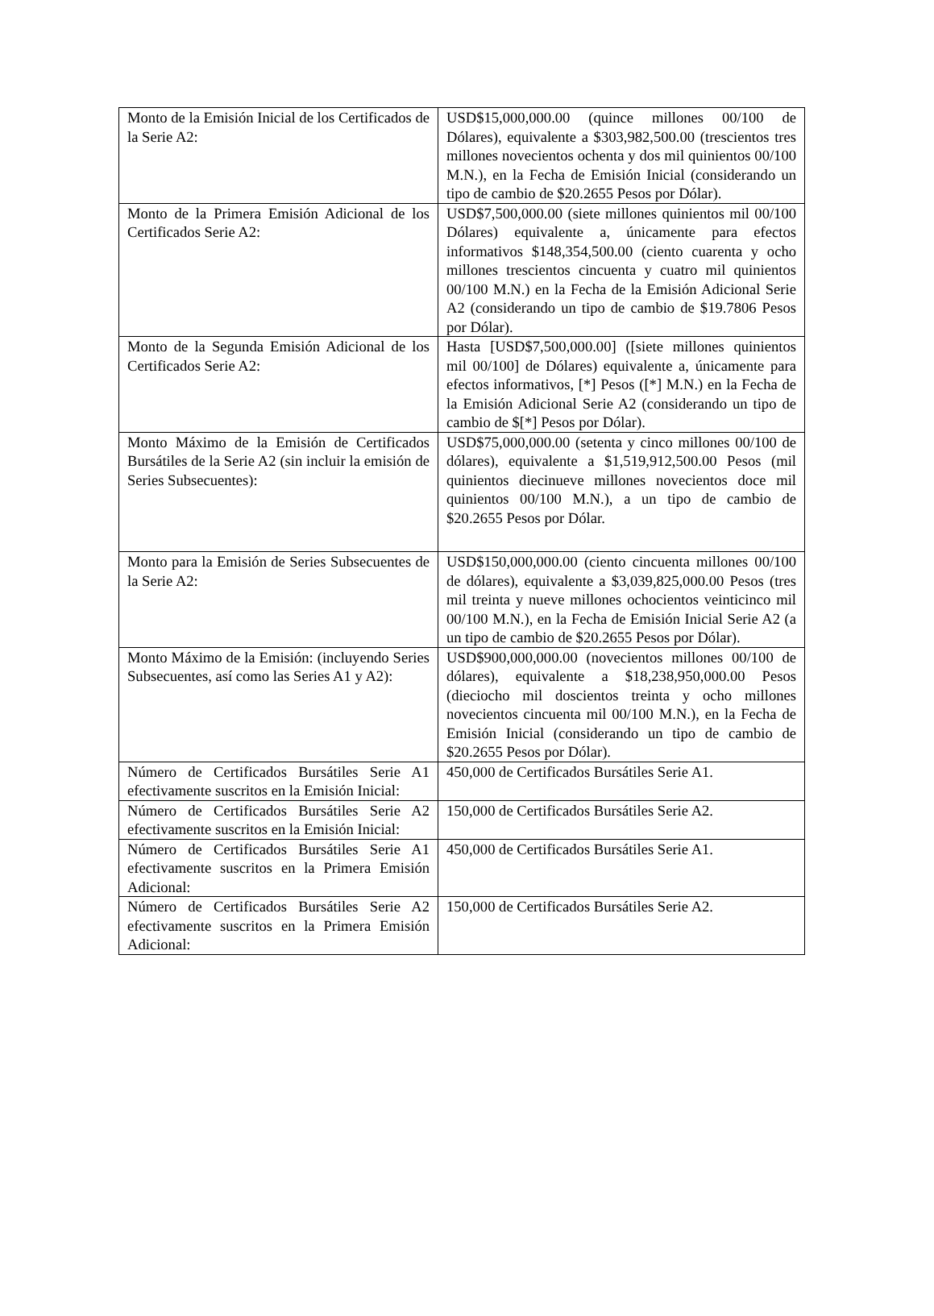| Monto de la Emisión Inicial de los Certificados de la Serie A2: | USD$15,000,000.00 (quince millones 00/100 de Dólares), equivalente a $303,982,500.00 (trescientos tres millones novecientos ochenta y dos mil quinientos 00/100 M.N.), en la Fecha de Emisión Inicial (considerando un tipo de cambio de $20.2655 Pesos por Dólar). |
| Monto de la Primera Emisión Adicional de los Certificados Serie A2: | USD$7,500,000.00 (siete millones quinientos mil 00/100 Dólares) equivalente a, únicamente para efectos informativos $148,354,500.00 (ciento cuarenta y ocho millones trescientos cincuenta y cuatro mil quinientos 00/100 M.N.) en la Fecha de la Emisión Adicional Serie A2 (considerando un tipo de cambio de $19.7806 Pesos por Dólar). |
| Monto de la Segunda Emisión Adicional de los Certificados Serie A2: | Hasta [USD$7,500,000.00] ([siete millones quinientos mil 00/100] de Dólares) equivalente a, únicamente para efectos informativos, [*] Pesos ([*] M.N.) en la Fecha de la Emisión Adicional Serie A2 (considerando un tipo de cambio de $[*] Pesos por Dólar). |
| Monto Máximo de la Emisión de Certificados Bursátiles de la Serie A2 (sin incluir la emisión de Series Subsecuentes): | USD$75,000,000.00 (setenta y cinco millones 00/100 de dólares), equivalente a $1,519,912,500.00 Pesos (mil quinientos diecinueve millones novecientos doce mil quinientos 00/100 M.N.), a un tipo de cambio de $20.2655 Pesos por Dólar. |
| Monto para la Emisión de Series Subsecuentes de la Serie A2: | USD$150,000,000.00 (ciento cincuenta millones 00/100 de dólares), equivalente a $3,039,825,000.00 Pesos (tres mil treinta y nueve millones ochocientos veinticinco mil 00/100 M.N.), en la Fecha de Emisión Inicial Serie A2 (a un tipo de cambio de $20.2655 Pesos por Dólar). |
| Monto Máximo de la Emisión: (incluyendo Series Subsecuentes, así como las Series A1 y A2): | USD$900,000,000.00 (novecientos millones 00/100 de dólares), equivalente a $18,238,950,000.00 Pesos (dieciocho mil doscientos treinta y ocho millones novecientos cincuenta mil 00/100 M.N.), en la Fecha de Emisión Inicial (considerando un tipo de cambio de $20.2655 Pesos por Dólar). |
| Número de Certificados Bursátiles Serie A1 efectivamente suscritos en la Emisión Inicial: | 450,000 de Certificados Bursátiles Serie A1. |
| Número de Certificados Bursátiles Serie A2 efectivamente suscritos en la Emisión Inicial: | 150,000 de Certificados Bursátiles Serie A2. |
| Número de Certificados Bursátiles Serie A1 efectivamente suscritos en la Primera Emisión Adicional: | 450,000 de Certificados Bursátiles Serie A1. |
| Número de Certificados Bursátiles Serie A2 efectivamente suscritos en la Primera Emisión Adicional: | 150,000 de Certificados Bursátiles Serie A2. |